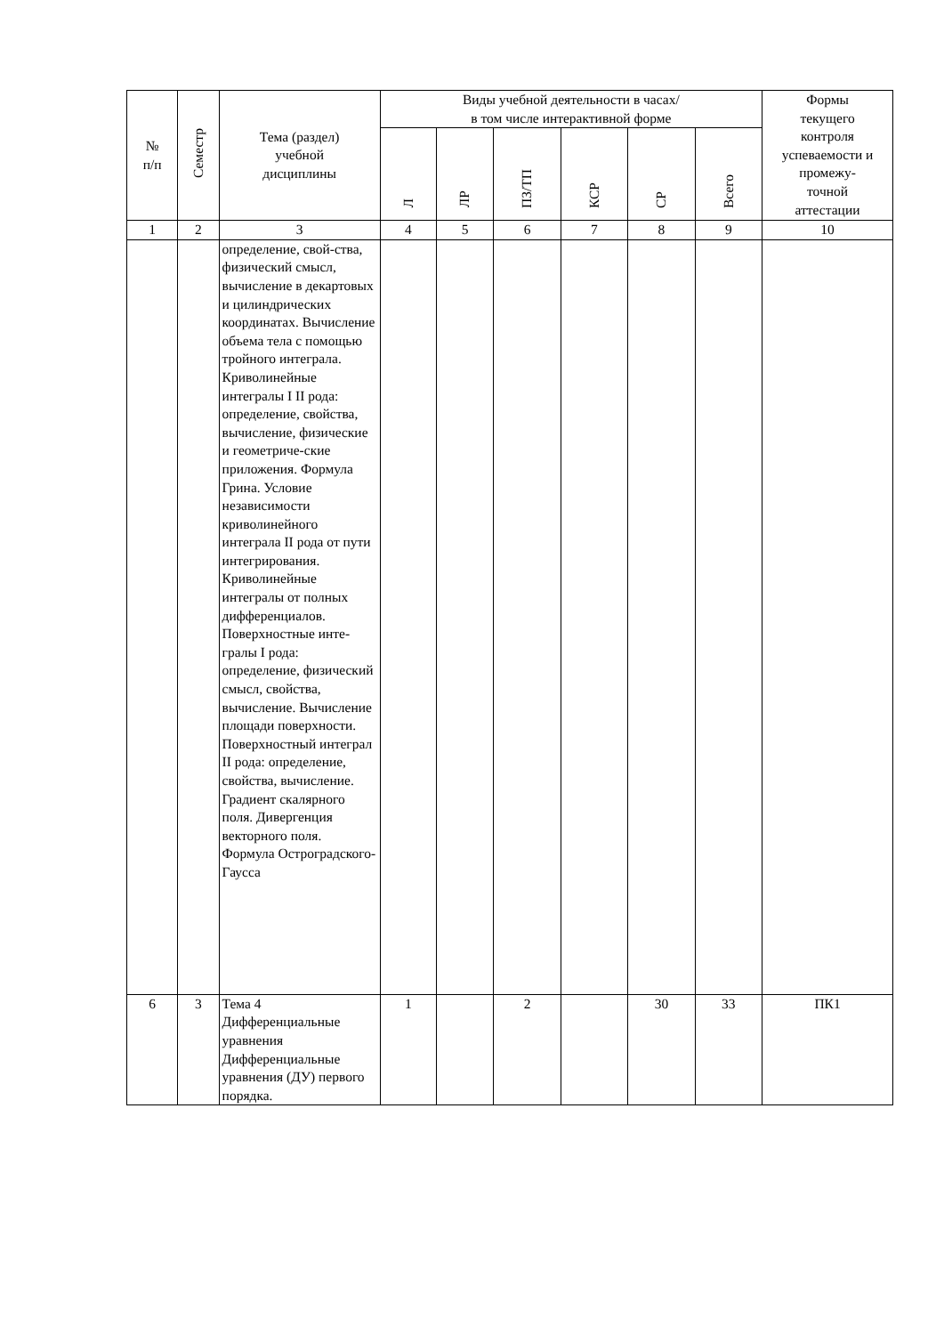| № п/п | Семестр | Тема (раздел) учебной дисциплины | Виды учебной деятельности в часах/ в том числе интерактивной форме | | | | | | Формы текущего контроля успеваемости и промежу- точной аттестации |
| --- | --- | --- | --- | --- | --- | --- | --- | --- | --- |
| | | | Л | ЛР | ПЗ/ТП | КСР | СР | Всего | |
| 1 | 2 | 3 | 4 | 5 | 6 | 7 | 8 | 9 | 10 |
| | | определение, свой-ства, физический смысл, вычисление в декартовых и цилиндрических координатах. Вычисление объема тела с помощью тройного интеграла. Криволинейные интегралы I II рода: определение, свойства, вычисление, физические и геометриче-ские приложения. Формула Грина. Условие независимости криволинейного интеграла II рода от пути интегрирования. Криволинейные интегралы от полных дифференциалов. Поверхностные инте-гралы I рода: определение, физический смысл, свойства, вычисление. Вычисление площади поверхности. Поверхностный интеграл II рода: определение, свойства, вычисление. Градиент скалярного поля. Дивергенция векторного поля. Формула Остроградского-Гаусса | | | | | | | |
| 6 | 3 | Тема 4 Дифференциальные уравнения Дифференциальные уравнения (ДУ) первого порядка. | 1 | | 2 | | 30 | 33 | ПК1 |